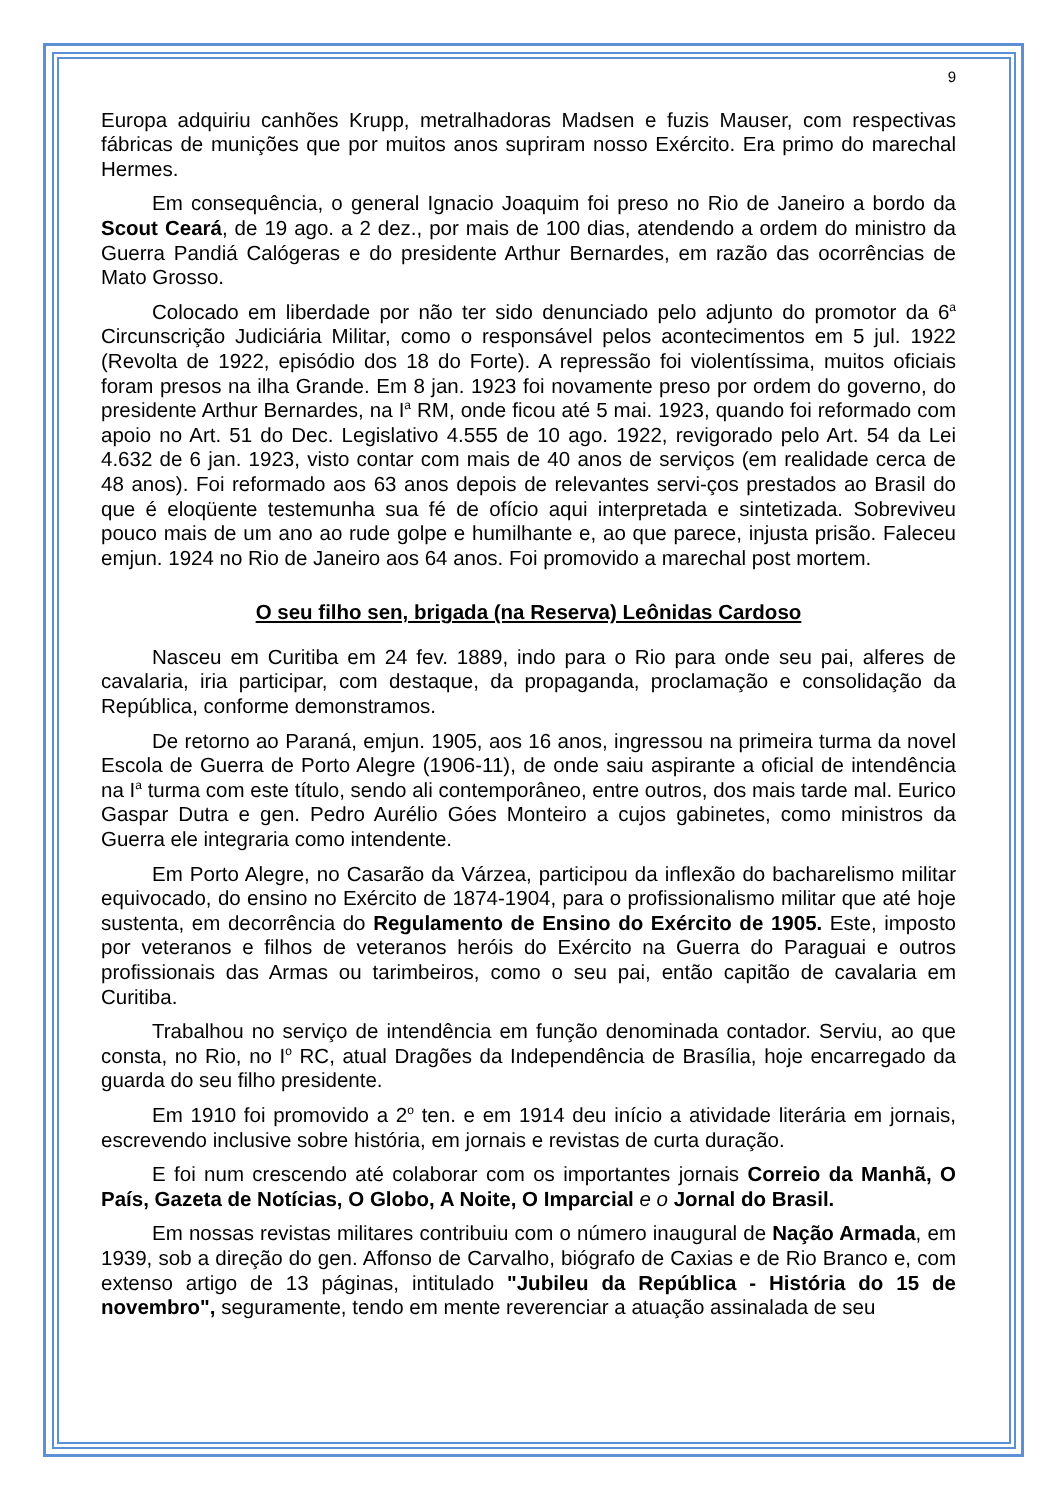9
Europa adquiriu canhões Krupp, metralhadoras Madsen e fuzis Mauser, com respectivas fábricas de munições que por muitos anos supriram nosso Exército. Era primo do marechal Hermes.
Em consequência, o general Ignacio Joaquim foi preso no Rio de Janeiro a bordo da Scout Ceará, de 19 ago. a 2 dez., por mais de 100 dias, atendendo a ordem do ministro da Guerra Pandiá Calógeras e do presidente Arthur Bernardes, em razão das ocorrências de Mato Grosso.
Colocado em liberdade por não ter sido denunciado pelo adjunto do promotor da 6<sup>a</sup> Circunscrição Judiciária Militar, como o responsável pelos acontecimentos em 5 jul. 1922 (Revolta de 1922, episódio dos 18 do Forte). A repressão foi violentíssima, muitos oficiais foram presos na ilha Grande. Em 8 jan. 1923 foi novamente preso por ordem do governo, do presidente Arthur Bernardes, na I<sup>a</sup> RM, onde ficou até 5 mai. 1923, quando foi reformado com apoio no Art. 51 do Dec. Legislativo 4.555 de 10 ago. 1922, revigorado pelo Art. 54 da Lei 4.632 de 6 jan. 1923, visto contar com mais de 40 anos de serviços (em realidade cerca de 48 anos). Foi reformado aos 63 anos depois de relevantes servi-ços prestados ao Brasil do que é eloqüente testemunha sua fé de ofício aqui interpretada e sintetizada. Sobreviveu pouco mais de um ano ao rude golpe e humilhante e, ao que parece, injusta prisão. Faleceu emjun. 1924 no Rio de Janeiro aos 64 anos. Foi promovido a marechal post mortem.
O seu filho sen, brigada (na Reserva) Leônidas Cardoso
Nasceu em Curitiba em 24 fev. 1889, indo para o Rio para onde seu pai, alferes de cavalaria, iria participar, com destaque, da propaganda, proclamação e consolidação da República, conforme demonstramos.
De retorno ao Paraná, emjun. 1905, aos 16 anos, ingressou na primeira turma da novel Escola de Guerra de Porto Alegre (1906-11), de onde saiu aspirante a oficial de intendência na I<sup>a</sup> turma com este título, sendo ali contemporâneo, entre outros, dos mais tarde mal. Eurico Gaspar Dutra e gen. Pedro Aurélio Góes Monteiro a cujos gabinetes, como ministros da Guerra ele integraria como intendente.
Em Porto Alegre, no Casarão da Várzea, participou da inflexão do bacharelismo militar equivocado, do ensino no Exército de 1874-1904, para o profissionalismo militar que até hoje sustenta, em decorrência do Regulamento de Ensino do Exército de 1905. Este, imposto por veteranos e filhos de veteranos heróis do Exército na Guerra do Paraguai e outros profissionais das Armas ou tarimbeiros, como o seu pai, então capitão de cavalaria em Curitiba.
Trabalhou no serviço de intendência em função denominada contador. Serviu, ao que consta, no Rio, no I<sup>o</sup> RC, atual Dragões da Independência de Brasília, hoje encarregado da guarda do seu filho presidente.
Em 1910 foi promovido a 2<sup>o</sup> ten. e em 1914 deu início a atividade literária em jornais, escrevendo inclusive sobre história, em jornais e revistas de curta duração.
E foi num crescendo até colaborar com os importantes jornais Correio da Manhã, O País, Gazeta de Notícias, O Globo, A Noite, O Imparcial e o Jornal do Brasil.
Em nossas revistas militares contribuiu com o número inaugural de Nação Armada, em 1939, sob a direção do gen. Affonso de Carvalho, biógrafo de Caxias e de Rio Branco e, com extenso artigo de 13 páginas, intitulado "Jubileu da República - História do 15 de novembro", seguramente, tendo em mente reverenciar a atuação assinalada de seu